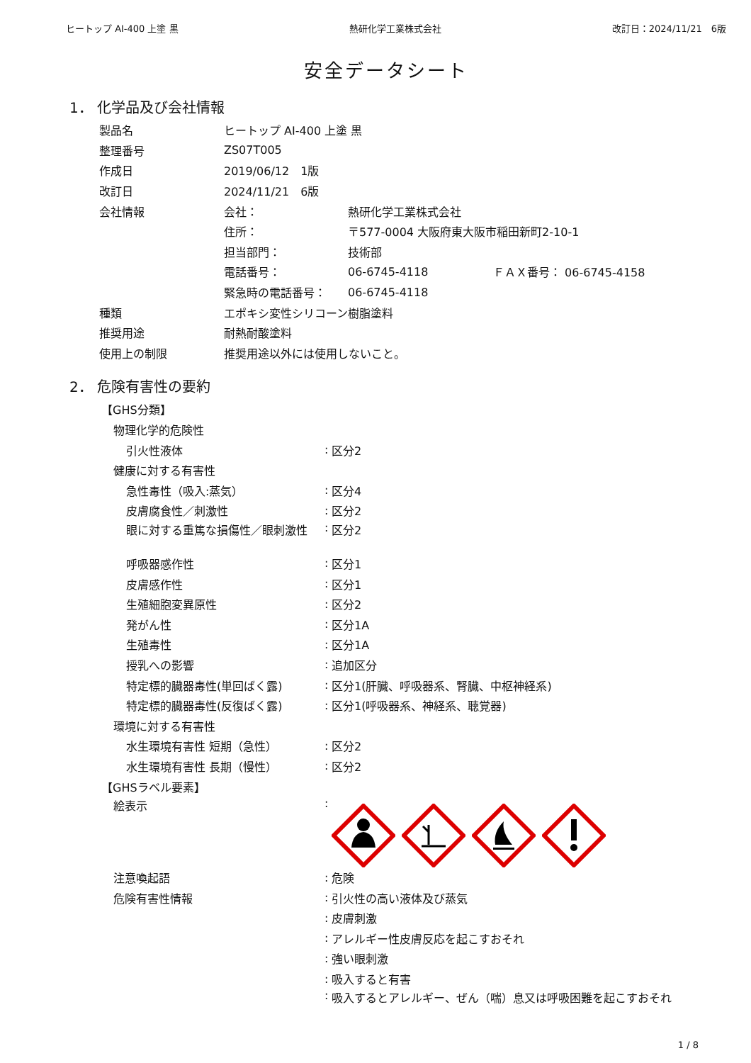ヒートップ AI-400 上塗 黒 熱研化学工業株式会社 改訂日：2024/11/21　6版
安全データシート
1． 化学品及び会社情報
製品名 ヒートップ AI-400 上塗 黒
整理番号 ZS07T005
作成日 2019/06/12　1版
改訂日 2024/11/21　6版
会社情報 会社： 熱研化学工業株式会社
住所： 〒577-0004 大阪府東大阪市稲田新町2-10-1
担当部門： 技術部
電話番号： 06-6745-4118 ＦＡＸ番号： 06-6745-4158
緊急時の電話番号： 06-6745-4118
種類 エポキシ変性シリコーン樹脂塗料
推奨用途 耐熱耐酸塗料
使用上の制限 推奨用途以外には使用しないこと。
2． 危険有害性の要約
【GHS分類】
物理化学的危険性
引火性液体: 区分2
健康に対する有害性
急性毒性（吸入:蒸気）: 区分4
皮膚腐食性／刺激性: 区分2
眼に対する重篤な損傷性／眼刺激性: 区分2
呼吸器感作性: 区分1
皮膚感作性: 区分1
生殖細胞変異原性: 区分2
発がん性: 区分1A
生殖毒性: 区分1A
授乳への影響: 追加区分
特定標的臓器毒性(単回ばく露): 区分1(肝臓、呼吸器系、腎臓、中枢神経系)
特定標的臓器毒性(反復ばく露): 区分1(呼吸器系、神経系、聴覚器)
環境に対する有害性
水生環境有害性 短期（急性）: 区分2
水生環境有害性 長期（慢性）: 区分2
【GHSラベル要素】
絵表示:
注意喚起語: 危険
危険有害性情報: 引火性の高い液体及び蒸気
: 皮膚刺激
: アレルギー性皮膚反応を起こすおそれ
: 強い眼刺激
: 吸入すると有害
: 吸入するとアレルギー、ぜん（喘）息又は呼吸困難を起こすおそれ
1 / 8